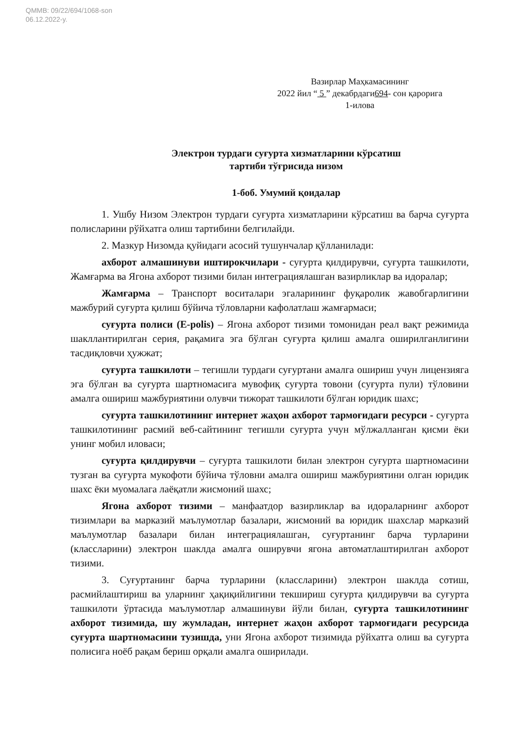QMMB: 09/22/694/1068-son
06.12.2022-y.
Вазирлар Маҳкамасининг
2022 йил “ 5 ” декабрдаги694- сон қарорига
1-илова
Электрон турдаги суғурта хизматларини кўрсатиш
тартиби тўғрисида низом
1-боб. Умумий қоидалар
1. Ушбу Низом Электрон турдаги суғурта хизматларини кўрсатиш ва барча суғурта полисларини рўйхатга олиш тартибини белгилайди.
2. Мазкур Низомда қуйидаги асосий тушунчалар қўлланилади:
ахборот алмашинуви иштирокчилари - суғурта қилдирувчи, суғурта ташкилоти, Жамғарма ва Ягона ахборот тизими билан интеграциялашган вазирликлар ва идоралар;
Жамғарма – Транспорт воситалари эгаларининг фуқаролик жавобгарлигини мажбурий суғурта қилиш бўйича тўловларни кафолатлаш жамғармаси;
суғурта полиси (E-polis) – Ягона ахборот тизими томонидан реал вақт режимида шакллантирилган серия, рақамига эга бўлган суғурта қилиш амалга оширилганлигини тасдиқловчи ҳужжат;
суғурта ташкилоти – тегишли турдаги суғуртани амалга ошириш учун лицензияга эга бўлган ва суғурта шартномасига мувофиқ суғурта товони (суғурта пули) тўловини амалга ошириш мажбуриятини олувчи тижорат ташкилоти бўлган юридик шахс;
суғурта ташкилотининг интернет жаҳон ахборот тармоғидаги ресурси - суғурта ташкилотининг расмий веб-сайтининг тегишли суғурта учун мўлжалланган қисми ёки унинг мобил иловаси;
суғурта қилдирувчи – суғурта ташкилоти билан электрон суғурта шартномасини тузган ва суғурта мукофоти бўйича тўловни амалга ошириш мажбуриятини олган юридик шахс ёки муомалага лаёқатли жисмоний шахс;
Ягона ахборот тизими – манфаатдор вазирликлар ва идораларнинг ахборот тизимлари ва марказий маълумотлар базалари, жисмоний ва юридик шахслар марказий маълумотлар базалари билан интеграциялашган, суғуртанинг барча турларини (классларини) электрон шаклда амалга оширувчи ягона автоматлаштирилган ахборот тизими.
3. Суғуртанинг барча турларини (классларини) электрон шаклда сотиш, расмийлаштириш ва уларнинг ҳақиқийлигини текшириш суғурта қилдирувчи ва суғурта ташкилоти ўртасида маълумотлар алмашинуви йўли билан, суғурта ташкилотининг ахборот тизимида, шу жумладан, интернет жаҳон ахборот тармоғидаги ресурсида суғурта шартномасини тузишда, уни Ягона ахборот тизимида рўйхатга олиш ва суғурта полисига ноёб рақам бериш орқали амалга оширилади.